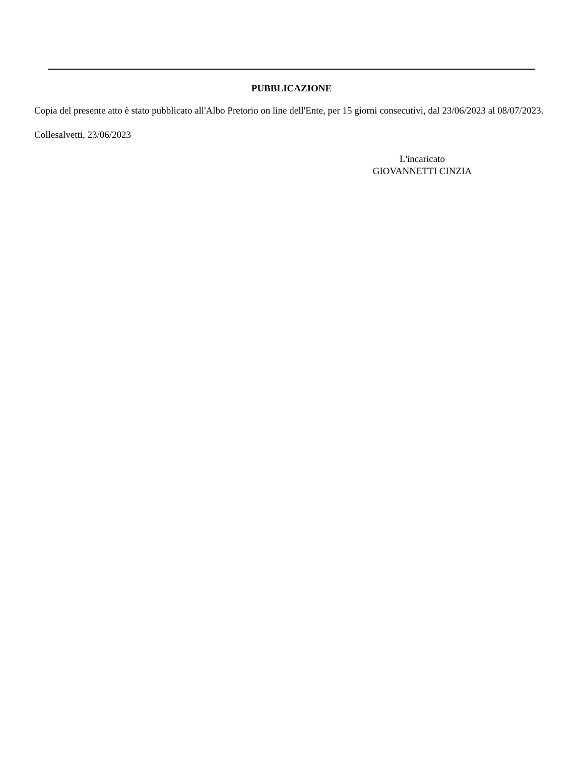PUBBLICAZIONE
Copia del presente atto è stato pubblicato all'Albo Pretorio on line dell'Ente, per 15 giorni consecutivi, dal 23/06/2023 al 08/07/2023.
Collesalvetti, 23/06/2023
L'incaricato
GIOVANNETTI CINZIA